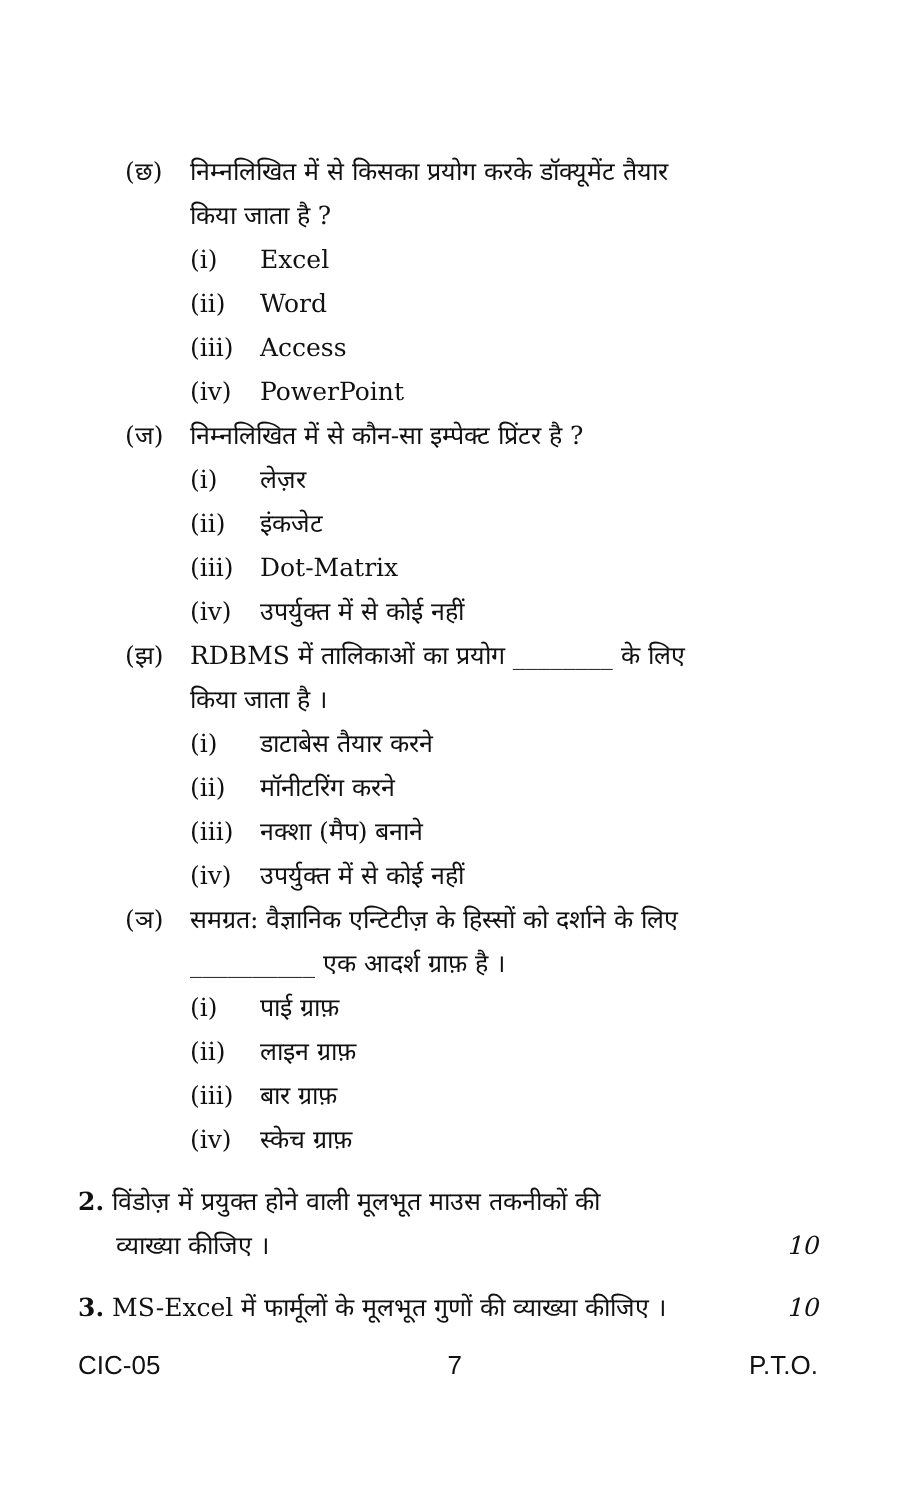(छ) निम्नलिखित में से किसका प्रयोग करके डॉक्यूमेंट तैयार
किया जाता है ?
(i) Excel
(ii) Word
(iii) Access
(iv) PowerPoint
(ज) निम्नलिखित में से कौन-सा इम्पेक्ट प्रिंटर है ?
(i) लेज़र
(ii) इंकजेट
(iii) Dot-Matrix
(iv) उपर्युक्त में से कोई नहीं
(झ) RDBMS में तालिकाओं का प्रयोग ________ के लिए
किया जाता है ।
(i) डाटाबेस तैयार करने
(ii) मॉनीटरिंग करने
(iii) नक्शा (मैप) बनाने
(iv) उपर्युक्त में से कोई नहीं
(ञ) समग्रत: वैज्ञानिक एन्टिटीज़ के हिस्सों को दर्शाने के लिए
__________ एक आदर्श ग्राफ़ है ।
(i) पाई ग्राफ़
(ii) लाइन ग्राफ़
(iii) बार ग्राफ़
(iv) स्केच ग्राफ़
2. विंडोज़ में प्रयुक्त होने वाली मूलभूत माउस तकनीकों की
व्याख्या कीजिए । 10
3. MS-Excel में फार्मूलों के मूलभूत गुणों की व्याख्या कीजिए । 10
CIC-05 7 P.T.O.